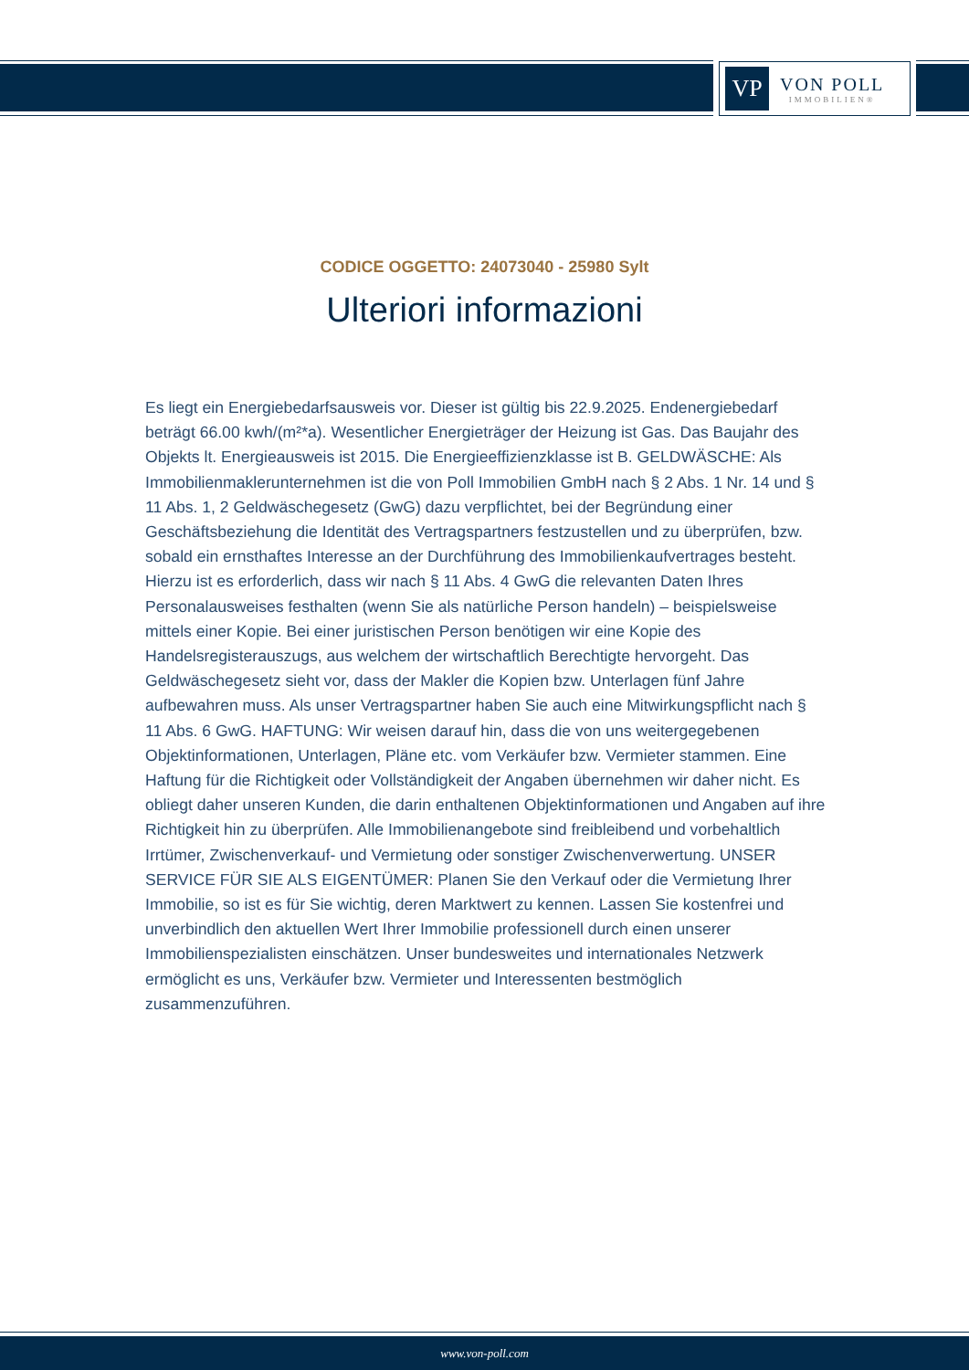VP
VON POLL
IMMOBILIEN®
CODICE OGGETTO: 24073040 - 25980 Sylt
Ulteriori informazioni
Es liegt ein Energiebedarfsausweis vor. Dieser ist gültig bis 22.9.2025. Endenergiebedarf beträgt 66.00 kwh/(m²*a). Wesentlicher Energieträger der Heizung ist Gas. Das Baujahr des Objekts lt. Energieausweis ist 2015. Die Energieeffizienzklasse ist B. GELDWÄSCHE: Als Immobilienmaklerunternehmen ist die von Poll Immobilien GmbH nach § 2 Abs. 1 Nr. 14 und § 11 Abs. 1, 2 Geldwäschegesetz (GwG) dazu verpflichtet, bei der Begründung einer Geschäftsbeziehung die Identität des Vertragspartners festzustellen und zu überprüfen, bzw. sobald ein ernsthaftes Interesse an der Durchführung des Immobilienkaufvertrages besteht. Hierzu ist es erforderlich, dass wir nach § 11 Abs. 4 GwG die relevanten Daten Ihres Personalausweises festhalten (wenn Sie als natürliche Person handeln) – beispielsweise mittels einer Kopie. Bei einer juristischen Person benötigen wir eine Kopie des Handelsregisterauszugs, aus welchem der wirtschaftlich Berechtigte hervorgeht. Das Geldwäschegesetz sieht vor, dass der Makler die Kopien bzw. Unterlagen fünf Jahre aufbewahren muss. Als unser Vertragspartner haben Sie auch eine Mitwirkungspflicht nach § 11 Abs. 6 GwG. HAFTUNG: Wir weisen darauf hin, dass die von uns weitergegebenen Objektinformationen, Unterlagen, Pläne etc. vom Verkäufer bzw. Vermieter stammen. Eine Haftung für die Richtigkeit oder Vollständigkeit der Angaben übernehmen wir daher nicht. Es obliegt daher unseren Kunden, die darin enthaltenen Objektinformationen und Angaben auf ihre Richtigkeit hin zu überprüfen. Alle Immobilienangebote sind freibleibend und vorbehaltlich Irrtümer, Zwischenverkauf- und Vermietung oder sonstiger Zwischenverwertung. UNSER SERVICE FÜR SIE ALS EIGENTÜMER: Planen Sie den Verkauf oder die Vermietung Ihrer Immobilie, so ist es für Sie wichtig, deren Marktwert zu kennen. Lassen Sie kostenfrei und unverbindlich den aktuellen Wert Ihrer Immobilie professionell durch einen unserer Immobilienspezialisten einschätzen. Unser bundesweites und internationales Netzwerk ermöglicht es uns, Verkäufer bzw. Vermieter und Interessenten bestmöglich zusammenzuführen.
www.von-poll.com